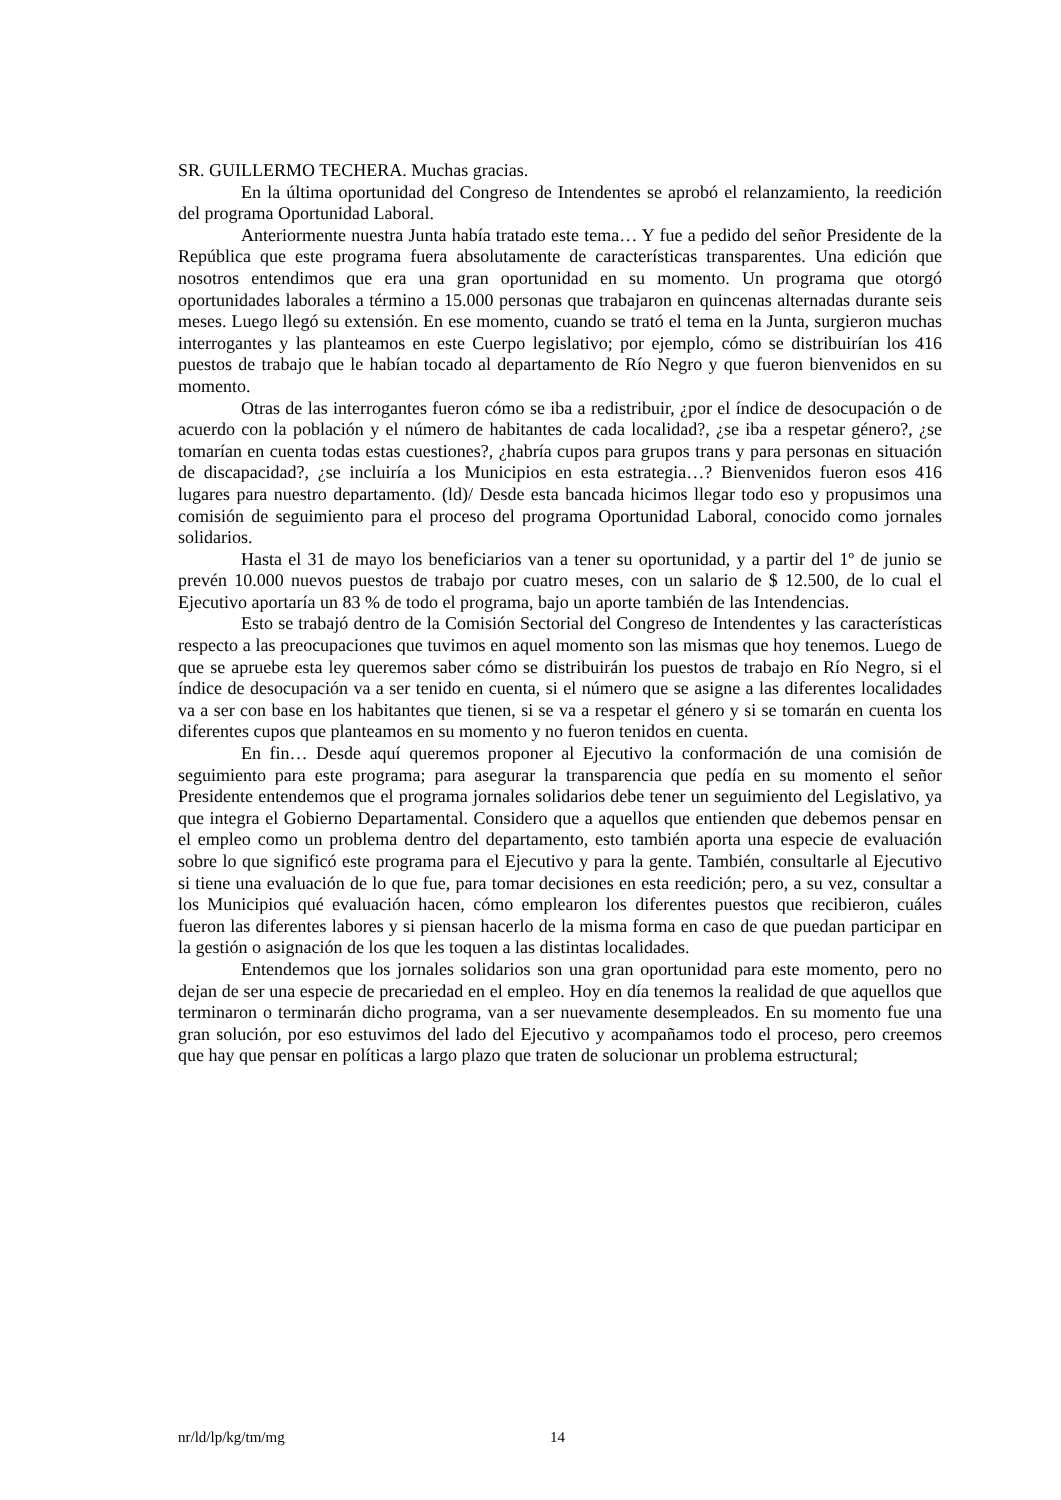SR. GUILLERMO TECHERA. Muchas gracias.
En la última oportunidad del Congreso de Intendentes se aprobó el relanzamiento, la reedición del programa Oportunidad Laboral.
Anteriormente nuestra Junta había tratado este tema… Y fue a pedido del señor Presidente de la República que este programa fuera absolutamente de características transparentes. Una edición que nosotros entendimos que era una gran oportunidad en su momento. Un programa que otorgó oportunidades laborales a término a 15.000 personas que trabajaron en quincenas alternadas durante seis meses. Luego llegó su extensión. En ese momento, cuando se trató el tema en la Junta, surgieron muchas interrogantes y las planteamos en este Cuerpo legislativo; por ejemplo, cómo se distribuirían los 416 puestos de trabajo que le habían tocado al departamento de Río Negro y que fueron bienvenidos en su momento.
Otras de las interrogantes fueron cómo se iba a redistribuir, ¿por el índice de desocupación o de acuerdo con la población y el número de habitantes de cada localidad?, ¿se iba a respetar género?, ¿se tomarían en cuenta todas estas cuestiones?, ¿habría cupos para grupos trans y para personas en situación de discapacidad?, ¿se incluiría a los Municipios en esta estrategia…? Bienvenidos fueron esos 416 lugares para nuestro departamento. (ld)/ Desde esta bancada hicimos llegar todo eso y propusimos una comisión de seguimiento para el proceso del programa Oportunidad Laboral, conocido como jornales solidarios.
Hasta el 31 de mayo los beneficiarios van a tener su oportunidad, y a partir del 1º de junio se prevén 10.000 nuevos puestos de trabajo por cuatro meses, con un salario de $ 12.500, de lo cual el Ejecutivo aportaría un 83 % de todo el programa, bajo un aporte también de las Intendencias.
Esto se trabajó dentro de la Comisión Sectorial del Congreso de Intendentes y las características respecto a las preocupaciones que tuvimos en aquel momento son las mismas que hoy tenemos. Luego de que se apruebe esta ley queremos saber cómo se distribuirán los puestos de trabajo en Río Negro, si el índice de desocupación va a ser tenido en cuenta, si el número que se asigne a las diferentes localidades va a ser con base en los habitantes que tienen, si se va a respetar el género y si se tomarán en cuenta los diferentes cupos que planteamos en su momento y no fueron tenidos en cuenta.
En fin… Desde aquí queremos proponer al Ejecutivo la conformación de una comisión de seguimiento para este programa; para asegurar la transparencia que pedía en su momento el señor Presidente entendemos que el programa jornales solidarios debe tener un seguimiento del Legislativo, ya que integra el Gobierno Departamental. Considero que a aquellos que entienden que debemos pensar en el empleo como un problema dentro del departamento, esto también aporta una especie de evaluación sobre lo que significó este programa para el Ejecutivo y para la gente. También, consultarle al Ejecutivo si tiene una evaluación de lo que fue, para tomar decisiones en esta reedición; pero, a su vez, consultar a los Municipios qué evaluación hacen, cómo emplearon los diferentes puestos que recibieron, cuáles fueron las diferentes labores y si piensan hacerlo de la misma forma en caso de que puedan participar en la gestión o asignación de los que les toquen a las distintas localidades.
Entendemos que los jornales solidarios son una gran oportunidad para este momento, pero no dejan de ser una especie de precariedad en el empleo. Hoy en día tenemos la realidad de que aquellos que terminaron o terminarán dicho programa, van a ser nuevamente desempleados. En su momento fue una gran solución, por eso estuvimos del lado del Ejecutivo y acompañamos todo el proceso, pero creemos que hay que pensar en políticas a largo plazo que traten de solucionar un problema estructural;
nr/ld/lp/kg/tm/mg 14